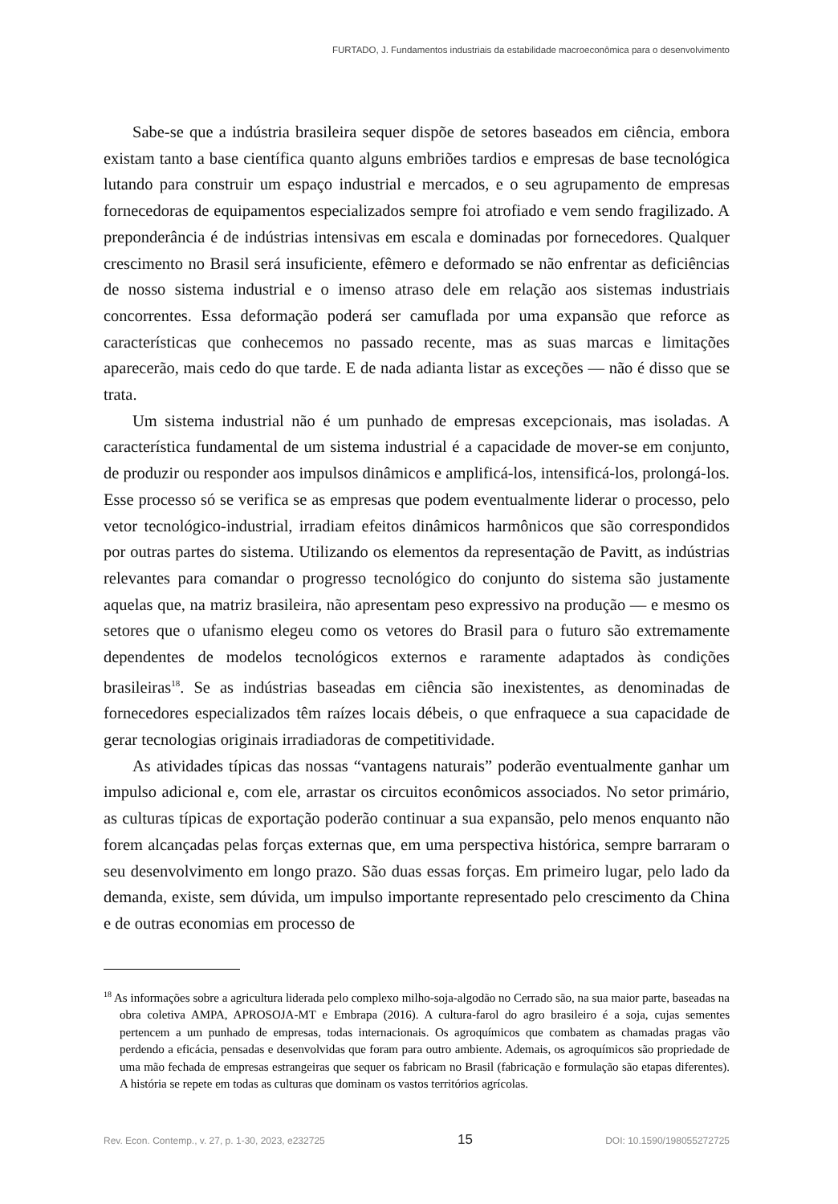FURTADO, J. Fundamentos industriais da estabilidade macroeconômica para o desenvolvimento
Sabe-se que a indústria brasileira sequer dispõe de setores baseados em ciência, embora existam tanto a base científica quanto alguns embriões tardios e empresas de base tecnológica lutando para construir um espaço industrial e mercados, e o seu agrupamento de empresas fornecedoras de equipamentos especializados sempre foi atrofiado e vem sendo fragilizado. A preponderância é de indústrias intensivas em escala e dominadas por fornecedores. Qualquer crescimento no Brasil será insuficiente, efêmero e deformado se não enfrentar as deficiências de nosso sistema industrial e o imenso atraso dele em relação aos sistemas industriais concorrentes. Essa deformação poderá ser camuflada por uma expansão que reforce as características que conhecemos no passado recente, mas as suas marcas e limitações aparecerão, mais cedo do que tarde. E de nada adianta listar as exceções — não é disso que se trata.
Um sistema industrial não é um punhado de empresas excepcionais, mas isoladas. A característica fundamental de um sistema industrial é a capacidade de mover-se em conjunto, de produzir ou responder aos impulsos dinâmicos e amplificá-los, intensificá-los, prolongá-los. Esse processo só se verifica se as empresas que podem eventualmente liderar o processo, pelo vetor tecnológico-industrial, irradiam efeitos dinâmicos harmônicos que são correspondidos por outras partes do sistema. Utilizando os elementos da representação de Pavitt, as indústrias relevantes para comandar o progresso tecnológico do conjunto do sistema são justamente aquelas que, na matriz brasileira, não apresentam peso expressivo na produção — e mesmo os setores que o ufanismo elegeu como os vetores do Brasil para o futuro são extremamente dependentes de modelos tecnológicos externos e raramente adaptados às condições brasileiras<sup>18</sup>. Se as indústrias baseadas em ciência são inexistentes, as denominadas de fornecedores especializados têm raízes locais débeis, o que enfraquece a sua capacidade de gerar tecnologias originais irradiadoras de competitividade.
As atividades típicas das nossas “vantagens naturais” poderão eventualmente ganhar um impulso adicional e, com ele, arrastar os circuitos econômicos associados. No setor primário, as culturas típicas de exportação poderão continuar a sua expansão, pelo menos enquanto não forem alcançadas pelas forças externas que, em uma perspectiva histórica, sempre barraram o seu desenvolvimento em longo prazo. São duas essas forças. Em primeiro lugar, pelo lado da demanda, existe, sem dúvida, um impulso importante representado pelo crescimento da China e de outras economias em processo de
<sup>18</sup> As informações sobre a agricultura liderada pelo complexo milho-soja-algodão no Cerrado são, na sua maior parte, baseadas na obra coletiva AMPA, APROSOJA-MT e Embrapa (2016). A cultura-farol do agro brasileiro é a soja, cujas sementes pertencem a um punhado de empresas, todas internacionais. Os agroquímicos que combatem as chamadas pragas vão perdendo a eficácia, pensadas e desenvolvidas que foram para outro ambiente. Ademais, os agroquímicos são propriedade de uma mão fechada de empresas estrangeiras que sequer os fabricam no Brasil (fabricação e formulação são etapas diferentes). A história se repete em todas as culturas que dominam os vastos territórios agrícolas.
Rev. Econ. Contemp., v. 27, p. 1-30, 2023, e232725 15 DOI: 10.1590/198055272725